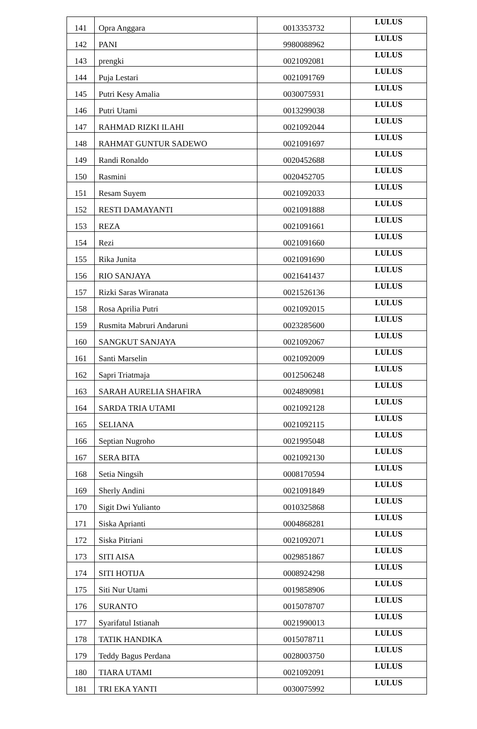| 141 | Opra Anggara | 0013353732 | LULUS |
| 142 | PANI | 9980088962 | LULUS |
| 143 | prengki | 0021092081 | LULUS |
| 144 | Puja Lestari | 0021091769 | LULUS |
| 145 | Putri Kesy Amalia | 0030075931 | LULUS |
| 146 | Putri Utami | 0013299038 | LULUS |
| 147 | RAHMAD RIZKI ILAHI | 0021092044 | LULUS |
| 148 | RAHMAT GUNTUR SADEWO | 0021091697 | LULUS |
| 149 | Randi Ronaldo | 0020452688 | LULUS |
| 150 | Rasmini | 0020452705 | LULUS |
| 151 | Resam Suyem | 0021092033 | LULUS |
| 152 | RESTI DAMAYANTI | 0021091888 | LULUS |
| 153 | REZA | 0021091661 | LULUS |
| 154 | Rezi | 0021091660 | LULUS |
| 155 | Rika Junita | 0021091690 | LULUS |
| 156 | RIO SANJAYA | 0021641437 | LULUS |
| 157 | Rizki Saras Wiranata | 0021526136 | LULUS |
| 158 | Rosa Aprilia Putri | 0021092015 | LULUS |
| 159 | Rusmita Mabruri Andaruni | 0023285600 | LULUS |
| 160 | SANGKUT SANJAYA | 0021092067 | LULUS |
| 161 | Santi Marselin | 0021092009 | LULUS |
| 162 | Sapri Triatmaja | 0012506248 | LULUS |
| 163 | SARAH AURELIA SHAFIRA | 0024890981 | LULUS |
| 164 | SARDA TRIA UTAMI | 0021092128 | LULUS |
| 165 | SELIANA | 0021092115 | LULUS |
| 166 | Septian Nugroho | 0021995048 | LULUS |
| 167 | SERA BITA | 0021092130 | LULUS |
| 168 | Setia Ningsih | 0008170594 | LULUS |
| 169 | Sherly Andini | 0021091849 | LULUS |
| 170 | Sigit Dwi Yulianto | 0010325868 | LULUS |
| 171 | Siska Aprianti | 0004868281 | LULUS |
| 172 | Siska Pitriani | 0021092071 | LULUS |
| 173 | SITI AISA | 0029851867 | LULUS |
| 174 | SITI HOTIJA | 0008924298 | LULUS |
| 175 | Siti Nur Utami | 0019858906 | LULUS |
| 176 | SURANTO | 0015078707 | LULUS |
| 177 | Syarifatul Istianah | 0021990013 | LULUS |
| 178 | TATIK HANDIKA | 0015078711 | LULUS |
| 179 | Teddy Bagus Perdana | 0028003750 | LULUS |
| 180 | TIARA UTAMI | 0021092091 | LULUS |
| 181 | TRI EKA YANTI | 0030075992 | LULUS |